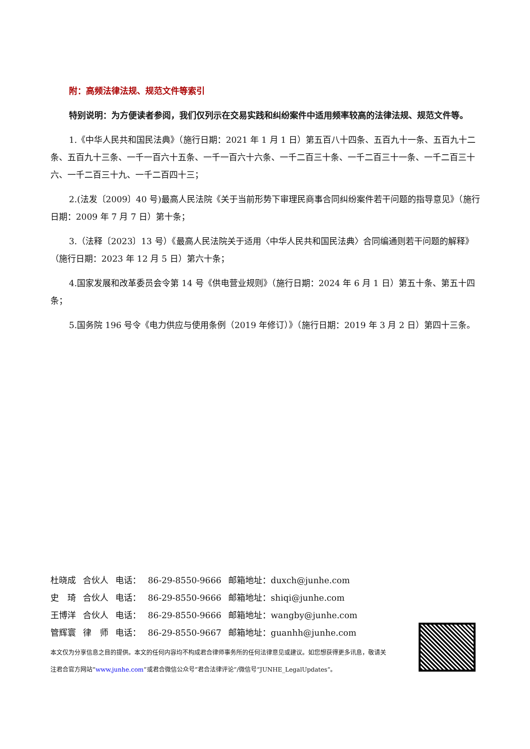附：高频法律法规、规范文件等索引
特别说明：为方便读者参阅，我们仅列示在交易实践和纠纷案件中适用频率较高的法律法规、规范文件等。
1.《中华人民共和国民法典》（施行日期：2021 年 1 月 1 日）第五百八十四条、五百九十一条、五百九十二条、五百九十三条、一千一百六十五条、一千一百六十六条、一千二百三十条、一千二百三十一条、一千二百三十六、一千二百三十九、一千二百四十三；
2.(法发〔2009〕40 号)最高人民法院《关于当前形势下审理民商事合同纠纷案件若干问题的指导意见》（施行日期：2009 年 7 月 7 日）第十条；
3.（法释〔2023〕13 号）《最高人民法院关于适用〈中华人民共和国民法典〉合同编通则若干问题的解释》（施行日期：2023 年 12 月 5 日）第六十条；
4.国家发展和改革委员会令第 14 号《供电营业规则》（施行日期：2024 年 6 月 1 日）第五十条、第五十四条；
5.国务院 196 号令《电力供应与使用条例（2019 年修订）》（施行日期：2019 年 3 月 2 日）第四十三条。
| 杜晓成 | 合伙人 | 电话： | 86-29-8550-9666 | 邮箱地址：duxch@junhe.com |
| 史 琦 | 合伙人 | 电话： | 86-29-8550-9666 | 邮箱地址：shiqi@junhe.com |
| 王博洋 | 合伙人 | 电话： | 86-29-8550-9666 | 邮箱地址：wangby@junhe.com |
| 管辉寰 | 律 师 | 电话： | 86-29-8550-9667 | 邮箱地址：guanhh@junhe.com |
本文仅为分享信息之目的提供。本文的任何内容均不构成君合律师事务所的任何法律意见或建议。如您想获得更多讯息，敬请关注君合官方网站“www.junhe.com”或君合微信公众号“君合法律评论”/微信号“JUNHE_LegalUpdates”。